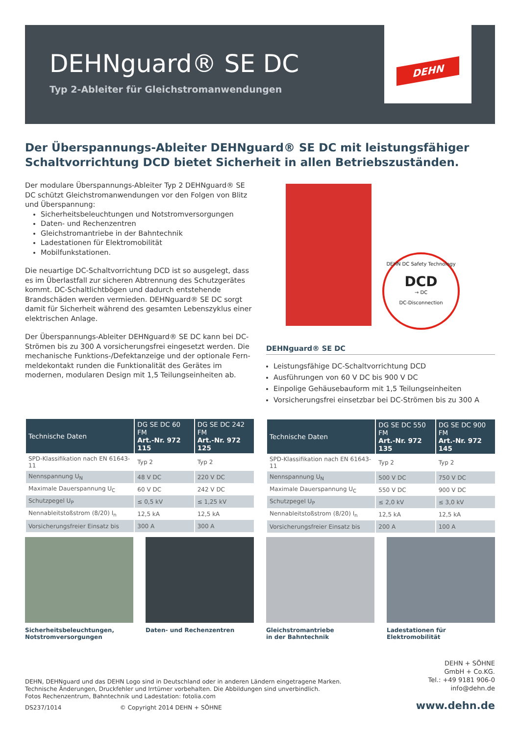DEHNguard® SE DC
Typ 2-Ableiter für Gleichstromanwendungen
DEHN
Der Überspannungs-Ableiter DEHNguard® SE DC mit leistungsfähiger Schaltvor­richtung DCD bietet Sicherheit in allen Betriebszuständen.
Der modulare Überspannungs-Ableiter Typ 2 DEHNguard® SE DC schützt Gleichstromanwendungen vor den Folgen von Blitz und Überspannung:
Sicherheitsbeleuchtungen und Notstromversorgungen
Daten- und Rechenzentren
Gleichstromantriebe in der Bahntechnik
Ladestationen für Elektromobilität
Mobilfunkstationen.
Die neuartige DC-Schaltvorrichtung DCD ist so ausgelegt, dass es im Überlastfall zur sicheren Abtrennung des Schutzgerätes kommt. DC-Schaltlichtbögen und dadurch entstehende Brandschäden werden vermieden. DEHNguard® SE DC sorgt damit für Sicherheit während des gesamten Lebenszyklus einer elektrischen Anlage.
Der Überspannungs-Ableiter DEHNguard® SE DC kann bei DC-Strömen bis zu 300 A vorsicherungsfrei eingesetzt werden. Die mechanische Funktions-/Defektanzeige und der optionale Fern­meldekontakt runden die Funktionalität des Gerätes im modernen, modularen Design mit 1,5 Teilungseinheiten ab.
DEHN DC Safety Technology
DCD
→ DC
DC-Disconnection
DEHNguard® SE DC
Leistungsfähige DC-Schaltvorrichtung DCD
Ausführungen von 60 V DC bis 900 V DC
Einpolige Gehäusebauform mit 1,5 Teilungseinheiten
Vorsicherungsfrei einsetzbar bei DC-Strömen bis zu 300 A
| Technische Daten | DG SE DC 60 FM Art.-Nr. 972 115 | DG SE DC 242 FM Art.-Nr. 972 125 |
| --- | --- | --- |
| SPD-Klassifikation nach EN 61643-11 | Typ 2 | Typ 2 |
| Nennspannung U<sub>N</sub> | 48 V DC | 220 V DC |
| Maximale Dauerspannung U<sub>C</sub> | 60 V DC | 242 V DC |
| Schutzpegel U<sub>P</sub> | ≤ 0,5 kV | ≤ 1,25 kV |
| Nennableitstoßstrom (8/20) I<sub>n</sub> | 12,5 kA | 12,5 kA |
| Vorsicherungsfreier Einsatz bis | 300 A | 300 A |
| Technische Daten | DG SE DC 550 FM Art.-Nr. 972 135 | DG SE DC 900 FM Art.-Nr. 972 145 |
| --- | --- | --- |
| SPD-Klassifikation nach EN 61643-11 | Typ 2 | Typ 2 |
| Nennspannung U<sub>N</sub> | 500 V DC | 750 V DC |
| Maximale Dauerspannung U<sub>C</sub> | 550 V DC | 900 V DC |
| Schutzpegel U<sub>P</sub> | ≤ 2,0 kV | ≤ 3,0 kV |
| Nennableitstoßstrom (8/20) I<sub>n</sub> | 12,5 kA | 12,5 kA |
| Vorsicherungsfreier Einsatz bis | 200 A | 100 A |
Sicherheitsbeleuchtungen,
Notstromversorgungen
Daten- und Rechenzentren Gleichstromantriebe
in der Bahntechnik
Ladestationen für Elektromobilität
DEHN, DEHNguard und das DEHN Logo sind in Deutschland oder in anderen Ländern eingetragene Marken.
Technische Änderungen, Druckfehler und Irrtümer vorbehalten. Die Abbildungen sind unverbindlich.
Fotos Rechenzentrum, Bahntechnik und Ladestation: fotolia.com
DS237/1014 © Copyright 2014 DEHN + SÖHNE
DEHN + SÖHNE
GmbH + Co.KG.
Tel.: +49 9181 906-0
info@dehn.de
www.dehn.de